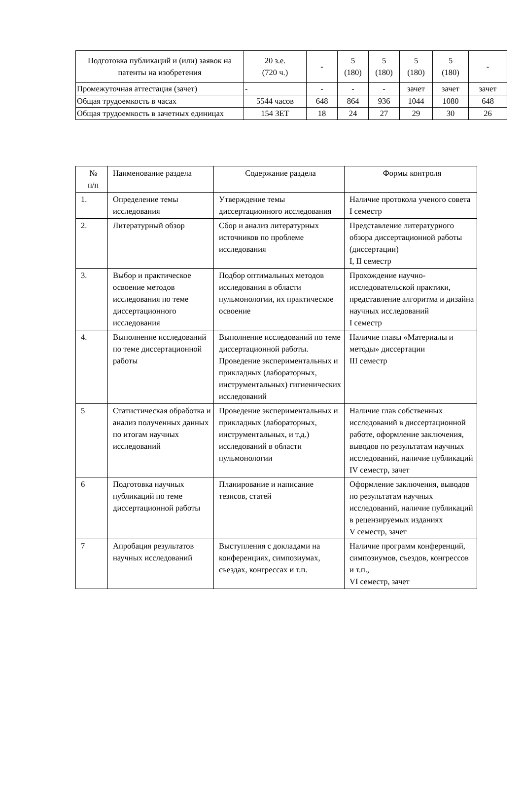| Подготовка публикаций и (или) заявок на патенты на изобретения | 20 з.е. (720 ч.) | - | 5 (180) | 5 (180) | 5 (180) | 5 (180) | - |
| Промежуточная аттестация (зачет) | - | - | - | - | зачет | зачет | зачет |
| Общая трудоемкость в часах | 5544 часов | 648 | 864 | 936 | 1044 | 1080 | 648 |
| Общая трудоемкость в зачетных единицах | 154 ЗЕТ | 18 | 24 | 27 | 29 | 30 | 26 |
| № п/п | Наименование раздела | Содержание раздела | Формы контроля |
| --- | --- | --- | --- |
| 1. | Определение темы исследования | Утверждение темы диссертационного исследования | Наличие протокола ученого совета I семестр |
| 2. | Литературный обзор | Сбор и анализ литературных источников по проблеме исследования | Представление литературного обзора диссертационной работы (диссертации) I, II семестр |
| 3. | Выбор и практическое освоение методов исследования по теме диссертационного исследования | Подбор оптимальных методов исследования в области пульмонологии, их практическое освоение | Прохождение научно-исследовательской практики, представление алгоритма и дизайна научных исследований I семестр |
| 4. | Выполнение исследований по теме диссертационной работы | Выполнение исследований по теме диссертационной работы. Проведение экспериментальных и прикладных (лабораторных, инструментальных) гигиенических исследований | Наличие главы «Материалы и методы» диссертации III семестр |
| 5 | Статистическая обработка и анализ полученных данных по итогам научных исследований | Проведение экспериментальных и прикладных (лабораторных, инструментальных, и т.д.) исследований в области пульмонологии | Наличие глав собственных исследований в диссертационной работе, оформление заключения, выводов по результатам научных исследований, наличие публикаций IV семестр, зачет |
| 6 | Подготовка научных публикаций по теме диссертационной работы | Планирование и написание тезисов, статей | Оформление заключения, выводов по результатам научных исследований, наличие публикаций в рецензируемых изданиях V семестр, зачет |
| 7 | Апробация результатов научных исследований | Выступления с докладами на конференциях, симпозиумах, съездах, конгрессах и т.п. | Наличие программ конференций, симпозиумов, съездов, конгрессов и т.п., VI семестр, зачет |